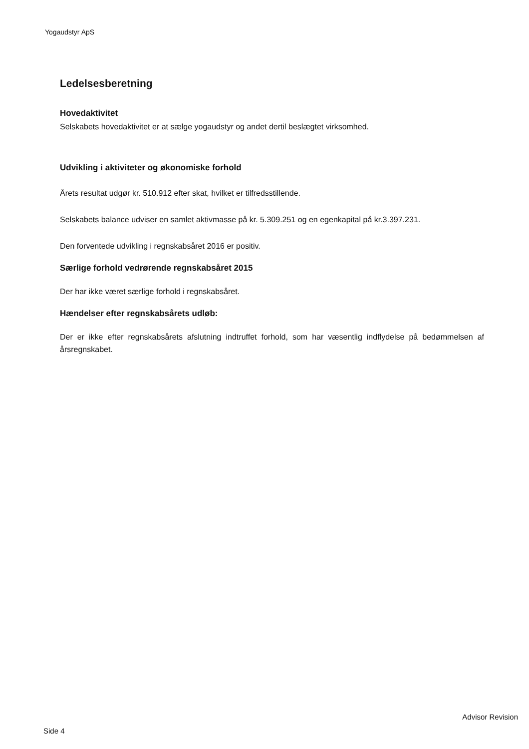Yogaudstyr ApS
Ledelsesberetning
Hovedaktivitet
Selskabets hovedaktivitet er at sælge yogaudstyr og andet dertil beslægtet virksomhed.
Udvikling i aktiviteter og økonomiske forhold
Årets resultat udgør kr. 510.912 efter skat, hvilket er tilfredsstillende.
Selskabets balance udviser en samlet aktivmasse på kr. 5.309.251 og en egenkapital på kr.3.397.231.
Den forventede udvikling i regnskabsåret 2016 er positiv.
Særlige forhold vedrørende regnskabsåret 2015
Der har ikke været særlige forhold i regnskabsåret.
Hændelser efter regnskabsårets udløb:
Der er ikke efter regnskabsårets afslutning indtruffet forhold, som har væsentlig indflydelse på bedømmelsen af årsregnskabet.
Advisor Revision
Side 4